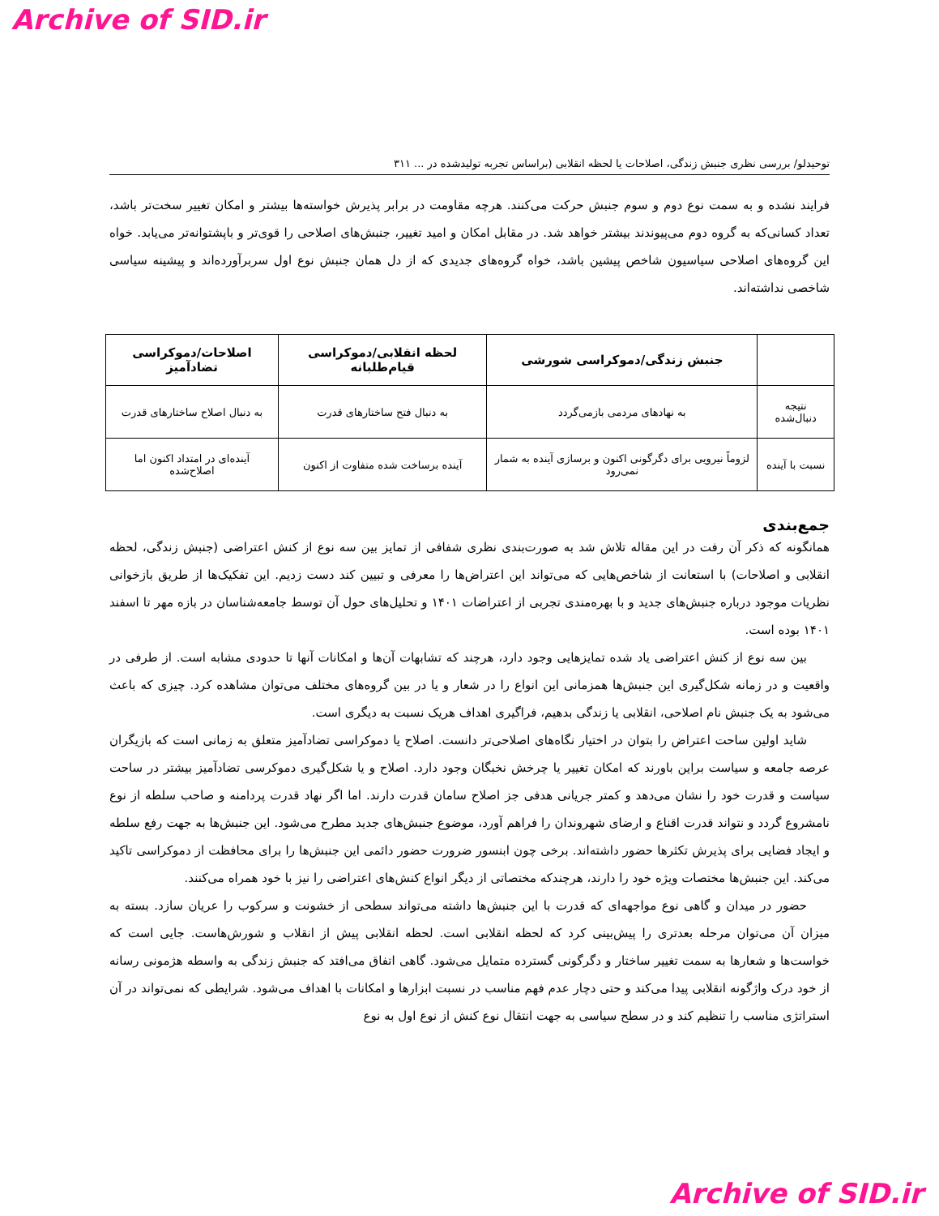Archive of SID.ir
توحیدلو/ بررسی نظری جنبش زندگی، اصلاحات یا لحظه انقلابی (براساس تجربه تولیدشده در ... ۳۱۱
فرایند نشده و به سمت نوع دوم و سوم جنبش حرکت می‌کنند. هرچه مقاومت در برابر پذیرش خواسته‌ها بیشتر و امکان تغییر سخت‌تر باشد، تعداد کسانی‌که به گروه دوم می‌پیوندند بیشتر خواهد شد. در مقابل امکان و امید تغییر، جنبش‌های اصلاحی را قوی‌تر و باپشتوانه‌تر می‌یابد. خواه این گروه‌های اصلاحی سیاسیون شاخص پیشین باشد، خواه گروه‌های جدیدی که از دل همان جنبش نوع اول سربرآورده‌اند و پیشینه سیاسی شاخصی نداشته‌اند.
| | جنبش زندگی/دموکراسی شورشی | لحظه انقلابی/دموکراسی قیام‌طلبانه | اصلاحات/دموکراسی تضادآمیز |
| --- | --- | --- | --- |
| نتیجه دنبال‌شده | به نهادهای مردمی بازمی‌گردد | به دنبال فتح ساختارهای قدرت | به دنبال اصلاح ساختارهای قدرت |
| نسبت با آینده | لزوماً نیرویی برای دگرگونی اکنون و برسازی آینده به شمار نمی‌رود | آینده برساخت شده متفاوت از اکنون | آینده‌ای در امتداد اکنون اما اصلاح‌شده |
جمع‌بندی
همانگونه که ذکر آن رفت در این مقاله تلاش شد به صورت‌بندی نظری شفافی از تمایز بین سه نوع از کنش اعتراضی (جنبش زندگی، لحظه انقلابی و اصلاحات) با استعانت از شاخص‌هایی که می‌تواند این اعتراض‌ها را معرفی و تبیین کند دست زدیم. این تفکیک‌ها از طریق بازخوانی نظریات موجود درباره جنبش‌های جدید و با بهره‌مندی تجربی از اعتراضات ۱۴۰۱ و تحلیل‌های حول آن توسط جامعه‌شناسان در بازه مهر تا اسفند ۱۴۰۱ بوده است.
بین سه نوع از کنش اعتراضی یاد شده تمایزهایی وجود دارد، هرچند که تشابهات آن‌ها و امکانات آنها تا حدودی مشابه است. از طرفی در واقعیت و در زمانه شکل‌گیری این جنبش‌ها همزمانی این انواع را در شعار و یا در بین گروه‌های مختلف می‌توان مشاهده کرد. چیزی که باعث می‌شود به یک جنبش نام اصلاحی، انقلابی یا زندگی بدهیم، فراگیری اهداف هریک نسبت به دیگری است.
شاید اولین ساحت اعتراض را بتوان در اختیار نگاه‌های اصلاحی‌تر دانست. اصلاح یا دموکراسی تضادآمیز متعلق به زمانی است که بازیگران عرصه جامعه و سیاست براین باورند که امکان تغییر یا چرخش نخبگان وجود دارد. اصلاح و یا شکل‌گیری دموکرسی تضادآمیز بیشتر در ساحت سیاست و قدرت خود را نشان می‌دهد و کمتر جریانی هدفی جز اصلاح سامان قدرت دارند. اما اگر نهاد قدرت پردامنه و صاحب سلطه از نوع نامشروع گردد و نتواند قدرت اقناع و ارضای شهروندان را فراهم آورد، موضوع جنبش‌های جدید مطرح می‌شود. این جنبش‌ها به جهت رفع سلطه و ایجاد فضایی برای پذیرش تکثرها حضور داشته‌اند. برخی چون ابنسور ضرورت حضور دائمی این جنبش‌ها را برای محافظت از دموکراسی تاکید می‌کند. این جنبش‌ها مختصات ویژه خود را دارند، هرچندکه مختصاتی از دیگر انواع کنش‌های اعتراضی را نیز با خود همراه می‌کنند.
حضور در میدان و گاهی نوع مواجهه‌ای که قدرت با این جنبش‌ها داشته می‌تواند سطحی از خشونت و سرکوب را عریان سازد. بسته به میزان آن می‌توان مرحله بعدتری را پیش‌بینی کرد که لحظه انقلابی است. لحظه انقلابی پیش از انقلاب و شورش‌هاست. جایی است که خواست‌ها و شعارها به سمت تغییر ساختار و دگرگونی گسترده متمایل می‌شود. گاهی اتفاق می‌افتد که جنبش زندگی به واسطه هژمونی رسانه از خود درک واژگونه انقلابی پیدا می‌کند و حتی دچار عدم فهم مناسب در نسبت ابزارها و امکانات با اهداف می‌شود. شرایطی که نمی‌تواند در آن استراتژی مناسب را تنظیم کند و در سطح سیاسی به جهت انتقال نوع کنش از نوع اول به نوع
Archive of SID.ir